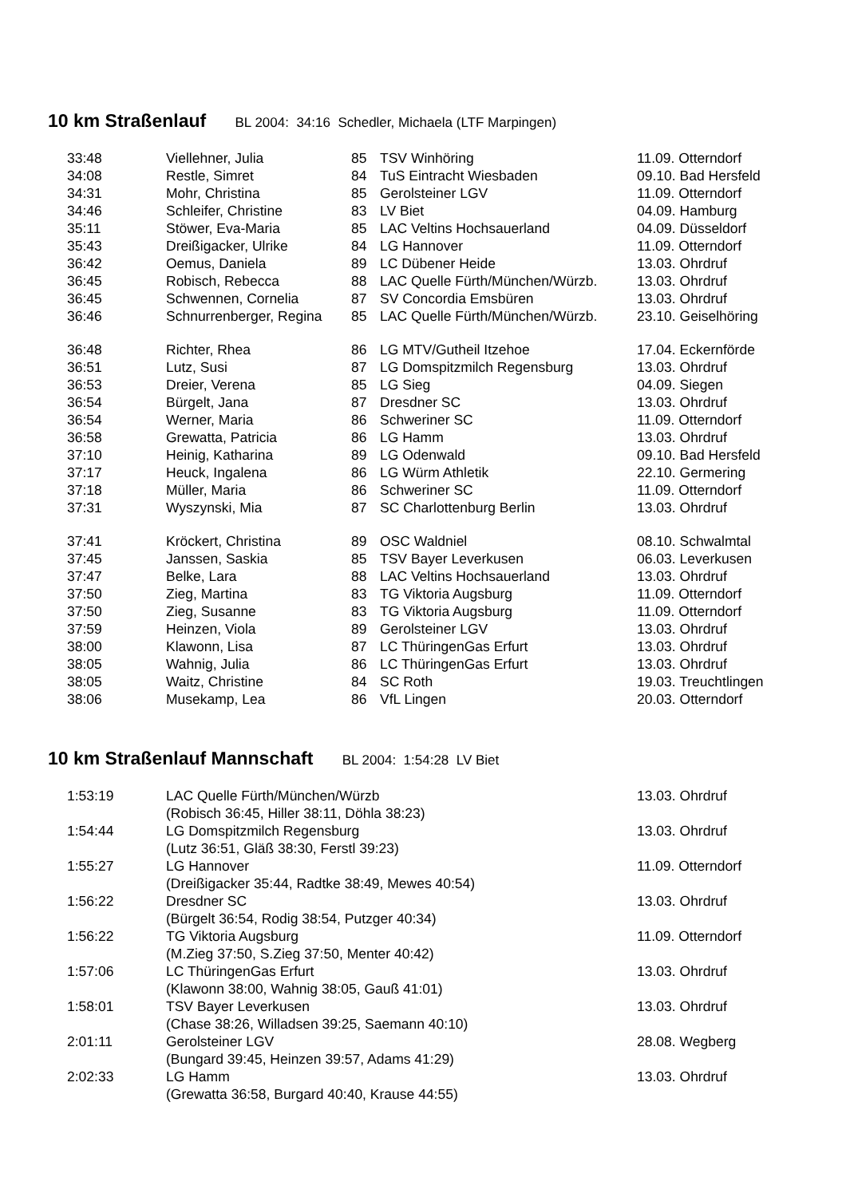10 km Straßenlauf BL 2004: 34:16 Schedler, Michaela (LTF Marpingen)
| 33:48 | Viellehner, Julia | 85 | TSV Winhöring | 11.09. Otterndorf |
| 34:08 | Restle, Simret | 84 | TuS Eintracht Wiesbaden | 09.10. Bad Hersfeld |
| 34:31 | Mohr, Christina | 85 | Gerolsteiner LGV | 11.09. Otterndorf |
| 34:46 | Schleifer, Christine | 83 | LV Biet | 04.09. Hamburg |
| 35:11 | Stöwer, Eva-Maria | 85 | LAC Veltins Hochsauerland | 04.09. Düsseldorf |
| 35:43 | Dreißigacker, Ulrike | 84 | LG Hannover | 11.09. Otterndorf |
| 36:42 | Oemus, Daniela | 89 | LC Dübener Heide | 13.03. Ohrdruf |
| 36:45 | Robisch, Rebecca | 88 | LAC Quelle Fürth/München/Würzb. | 13.03. Ohrdruf |
| 36:45 | Schwennen, Cornelia | 87 | SV Concordia Emsbüren | 13.03. Ohrdruf |
| 36:46 | Schnurrenberger, Regina | 85 | LAC Quelle Fürth/München/Würzb. | 23.10. Geiselhöring |
| 36:48 | Richter, Rhea | 86 | LG MTV/Gutheil Itzehoe | 17.04. Eckernförde |
| 36:51 | Lutz, Susi | 87 | LG Domspitzmilch Regensburg | 13.03. Ohrdruf |
| 36:53 | Dreier, Verena | 85 | LG Sieg | 04.09. Siegen |
| 36:54 | Bürgelt, Jana | 87 | Dresdner SC | 13.03. Ohrdruf |
| 36:54 | Werner, Maria | 86 | Schweriner SC | 11.09. Otterndorf |
| 36:58 | Grewatta, Patricia | 86 | LG Hamm | 13.03. Ohrdruf |
| 37:10 | Heinig, Katharina | 89 | LG Odenwald | 09.10. Bad Hersfeld |
| 37:17 | Heuck, Ingalena | 86 | LG Würm Athletik | 22.10. Germering |
| 37:18 | Müller, Maria | 86 | Schweriner SC | 11.09. Otterndorf |
| 37:31 | Wyszynski, Mia | 87 | SC Charlottenburg Berlin | 13.03. Ohrdruf |
| 37:41 | Kröckert, Christina | 89 | OSC Waldniel | 08.10. Schwalmtal |
| 37:45 | Janssen, Saskia | 85 | TSV Bayer Leverkusen | 06.03. Leverkusen |
| 37:47 | Belke, Lara | 88 | LAC Veltins Hochsauerland | 13.03. Ohrdruf |
| 37:50 | Zieg, Martina | 83 | TG Viktoria Augsburg | 11.09. Otterndorf |
| 37:50 | Zieg, Susanne | 83 | TG Viktoria Augsburg | 11.09. Otterndorf |
| 37:59 | Heinzen, Viola | 89 | Gerolsteiner LGV | 13.03. Ohrdruf |
| 38:00 | Klawonn, Lisa | 87 | LC ThüringenGas Erfurt | 13.03. Ohrdruf |
| 38:05 | Wahnig, Julia | 86 | LC ThüringenGas Erfurt | 13.03. Ohrdruf |
| 38:05 | Waitz, Christine | 84 | SC Roth | 19.03. Treuchtlingen |
| 38:06 | Musekamp, Lea | 86 | VfL Lingen | 20.03. Otterndorf |
10 km Straßenlauf Mannschaft BL 2004: 1:54:28 LV Biet
| 1:53:19 | LAC Quelle Fürth/München/Würzb (Robisch 36:45, Hiller 38:11, Döhla 38:23) | 13.03. Ohrdruf |
| 1:54:44 | LG Domspitzmilch Regensburg (Lutz 36:51, Gläß 38:30, Ferstl 39:23) | 13.03. Ohrdruf |
| 1:55:27 | LG Hannover (Dreißigacker 35:44, Radtke 38:49, Mewes 40:54) | 11.09. Otterndorf |
| 1:56:22 | Dresdner SC (Bürgelt 36:54, Rodig 38:54, Putzger 40:34) | 13.03. Ohrdruf |
| 1:56:22 | TG Viktoria Augsburg (M.Zieg 37:50, S.Zieg 37:50, Menter 40:42) | 11.09. Otterndorf |
| 1:57:06 | LC ThüringenGas Erfurt (Klawonn 38:00, Wahnig 38:05, Gauß 41:01) | 13.03. Ohrdruf |
| 1:58:01 | TSV Bayer Leverkusen (Chase 38:26, Willadsen 39:25, Saemann 40:10) | 13.03. Ohrdruf |
| 2:01:11 | Gerolsteiner LGV (Bungard 39:45, Heinzen 39:57, Adams 41:29) | 28.08. Wegberg |
| 2:02:33 | LG Hamm (Grewatta 36:58, Burgard 40:40, Krause 44:55) | 13.03. Ohrdruf |